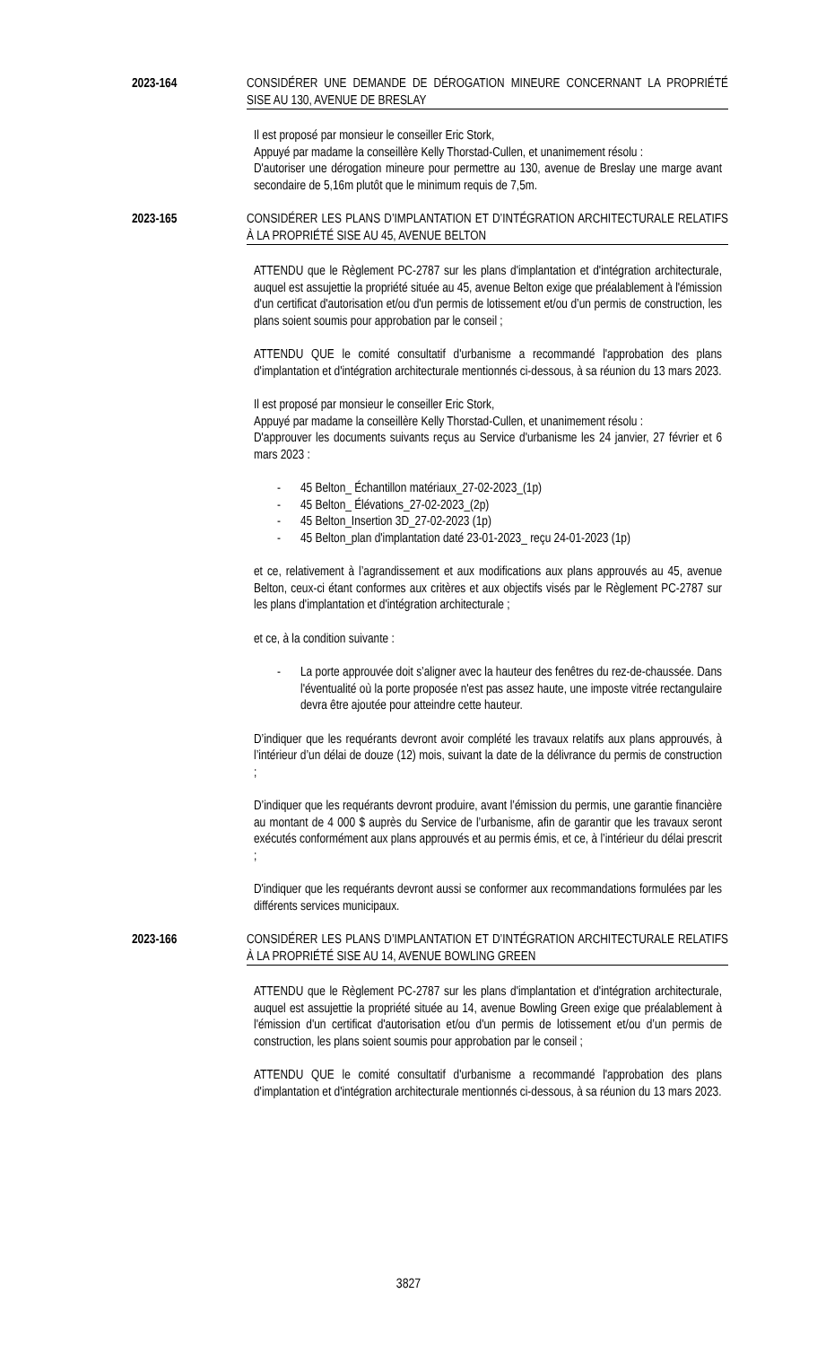2023-164 CONSIDÉRER UNE DEMANDE DE DÉROGATION MINEURE CONCERNANT LA PROPRIÉTÉ SISE AU 130, AVENUE DE BRESLAY
Il est proposé par monsieur le conseiller Eric Stork,
Appuyé par madame la conseillère Kelly Thorstad-Cullen, et unanimement résolu :
D'autoriser une dérogation mineure pour permettre au 130, avenue de Breslay une marge avant secondaire de 5,16m plutôt que le minimum requis de 7,5m.
2023-165 CONSIDÉRER LES PLANS D’IMPLANTATION ET D’INTÉGRATION ARCHITECTURALE RELATIFS À LA PROPRIÉTÉ SISE AU 45, AVENUE BELTON
ATTENDU que le Règlement PC-2787 sur les plans d'implantation et d'intégration architecturale, auquel est assujettie la propriété située au 45, avenue Belton exige que préalablement à l'émission d'un certificat d'autorisation et/ou d'un permis de lotissement et/ou d’un permis de construction, les plans soient soumis pour approbation par le conseil ;
ATTENDU QUE le comité consultatif d'urbanisme a recommandé l'approbation des plans d'implantation et d'intégration architecturale mentionnés ci-dessous, à sa réunion du 13 mars 2023.
Il est proposé par monsieur le conseiller Eric Stork,
Appuyé par madame la conseillère Kelly Thorstad-Cullen, et unanimement résolu :
D'approuver les documents suivants reçus au Service d'urbanisme les 24 janvier, 27 février et 6 mars 2023 :
- 45 Belton_ Échantillon matériaux_27-02-2023_(1p)
- 45 Belton_ Élévations_27-02-2023_(2p)
- 45 Belton_Insertion 3D_27-02-2023 (1p)
- 45 Belton_plan d'implantation daté 23-01-2023_ reçu 24-01-2023 (1p)
et ce, relativement à l’agrandissement et aux modifications aux plans approuvés au 45, avenue Belton, ceux-ci étant conformes aux critères et aux objectifs visés par le Règlement PC-2787 sur les plans d'implantation et d'intégration architecturale ;
et ce, à la condition suivante :
- La porte approuvée doit s’aligner avec la hauteur des fenêtres du rez-de-chaussée. Dans l'éventualité où la porte proposée n'est pas assez haute, une imposte vitrée rectangulaire devra être ajoutée pour atteindre cette hauteur.
D’indiquer que les requérants devront avoir complété les travaux relatifs aux plans approuvés, à l’intérieur d’un délai de douze (12) mois, suivant la date de la délivrance du permis de construction ;
D’indiquer que les requérants devront produire, avant l’émission du permis, une garantie financière au montant de 4 000 $ auprès du Service de l’urbanisme, afin de garantir que les travaux seront exécutés conformément aux plans approuvés et au permis émis, et ce, à l’intérieur du délai prescrit ;
D'indiquer que les requérants devront aussi se conformer aux recommandations formulées par les différents services municipaux.
2023-166 CONSIDÉRER LES PLANS D’IMPLANTATION ET D’INTÉGRATION ARCHITECTURALE RELATIFS À LA PROPRIÉTÉ SISE AU 14, AVENUE BOWLING GREEN
ATTENDU que le Règlement PC-2787 sur les plans d'implantation et d'intégration architecturale, auquel est assujettie la propriété située au 14, avenue Bowling Green exige que préalablement à l'émission d'un certificat d'autorisation et/ou d'un permis de lotissement et/ou d’un permis de construction, les plans soient soumis pour approbation par le conseil ;
ATTENDU QUE le comité consultatif d'urbanisme a recommandé l'approbation des plans d'implantation et d'intégration architecturale mentionnés ci-dessous, à sa réunion du 13 mars 2023.
3827